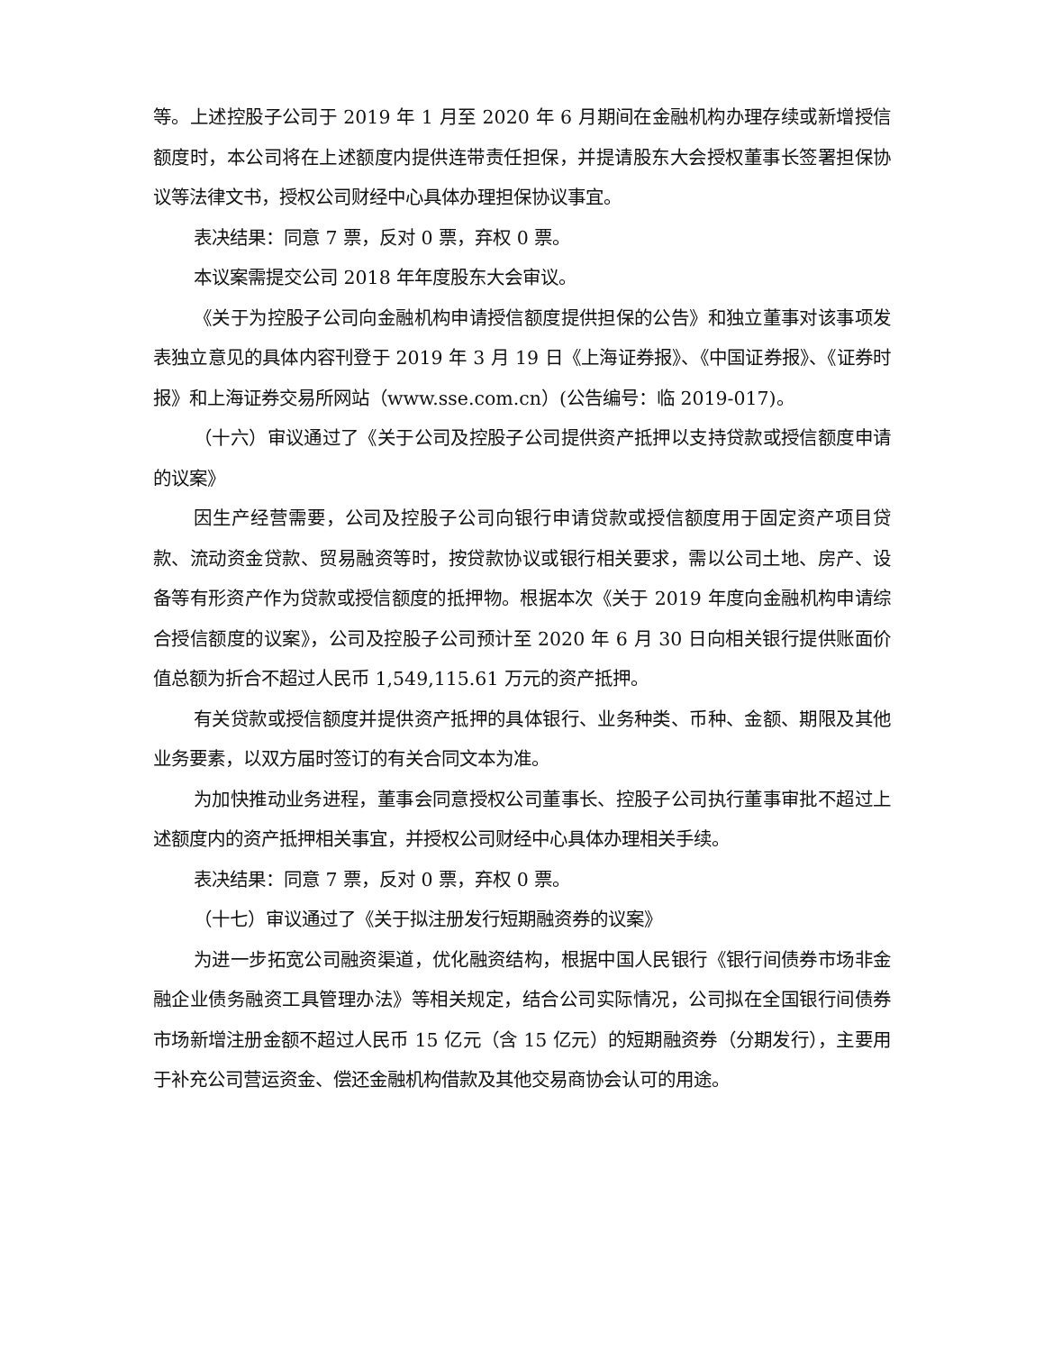等。上述控股子公司于 2019 年 1 月至 2020 年 6 月期间在金融机构办理存续或新增授信额度时，本公司将在上述额度内提供连带责任担保，并提请股东大会授权董事长签署担保协议等法律文书，授权公司财经中心具体办理担保协议事宜。
表决结果：同意 7 票，反对 0 票，弃权 0 票。
本议案需提交公司 2018 年年度股东大会审议。
《关于为控股子公司向金融机构申请授信额度提供担保的公告》和独立董事对该事项发表独立意见的具体内容刊登于 2019 年 3 月 19 日《上海证券报》、《中国证券报》、《证券时报》和上海证券交易所网站（www.sse.com.cn）(公告编号：临 2019-017)。
（十六）审议通过了《关于公司及控股子公司提供资产抵押以支持贷款或授信额度申请的议案》
因生产经营需要，公司及控股子公司向银行申请贷款或授信额度用于固定资产项目贷款、流动资金贷款、贸易融资等时，按贷款协议或银行相关要求，需以公司土地、房产、设备等有形资产作为贷款或授信额度的抵押物。根据本次《关于 2019 年度向金融机构申请综合授信额度的议案》，公司及控股子公司预计至 2020 年 6 月 30 日向相关银行提供账面价值总额为折合不超过人民币 1,549,115.61 万元的资产抵押。
有关贷款或授信额度并提供资产抵押的具体银行、业务种类、币种、金额、期限及其他业务要素，以双方届时签订的有关合同文本为准。
为加快推动业务进程，董事会同意授权公司董事长、控股子公司执行董事审批不超过上述额度内的资产抵押相关事宜，并授权公司财经中心具体办理相关手续。
表决结果：同意 7 票，反对 0 票，弃权 0 票。
（十七）审议通过了《关于拟注册发行短期融资券的议案》
为进一步拓宽公司融资渠道，优化融资结构，根据中国人民银行《银行间债券市场非金融企业债务融资工具管理办法》等相关规定，结合公司实际情况，公司拟在全国银行间债券市场新增注册金额不超过人民币 15 亿元（含 15 亿元）的短期融资券（分期发行），主要用于补充公司营运资金、偿还金融机构借款及其他交易商协会认可的用途。